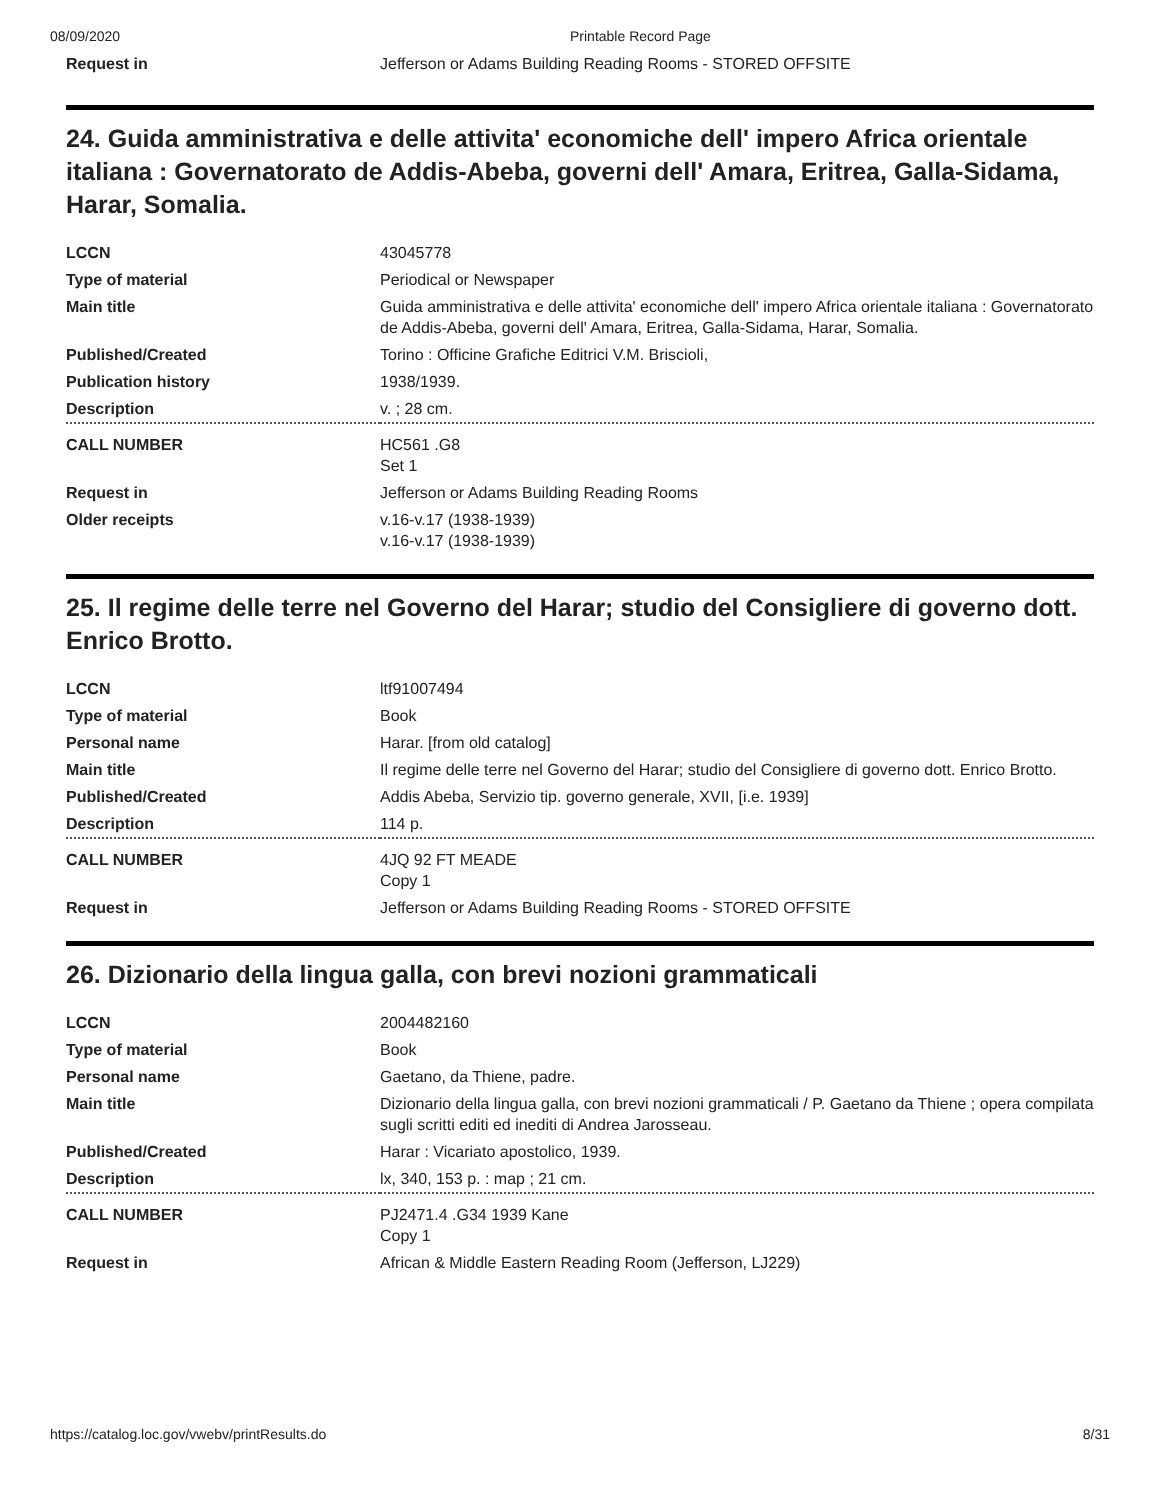08/09/2020 Printable Record Page
| Request in | Jefferson or Adams Building Reading Rooms - STORED OFFSITE |
24. Guida amministrativa e delle attivita' economiche dell' impero Africa orientale italiana : Governatorato de Addis-Abeba, governi dell' Amara, Eritrea, Galla-Sidama, Harar, Somalia.
| LCCN | 43045778 |
| Type of material | Periodical or Newspaper |
| Main title | Guida amministrativa e delle attivita' economiche dell' impero Africa orientale italiana : Governatorato de Addis-Abeba, governi dell' Amara, Eritrea, Galla-Sidama, Harar, Somalia. |
| Published/Created | Torino : Officine Grafiche Editrici V.M. Briscioli, |
| Publication history | 1938/1939. |
| Description | v. ; 28 cm. |
| CALL NUMBER | HC561 .G8 Set 1 |
| Request in | Jefferson or Adams Building Reading Rooms |
| Older receipts | v.16-v.17 (1938-1939) v.16-v.17 (1938-1939) |
25. Il regime delle terre nel Governo del Harar; studio del Consigliere di governo dott. Enrico Brotto.
| LCCN | ltf91007494 |
| Type of material | Book |
| Personal name | Harar. [from old catalog] |
| Main title | Il regime delle terre nel Governo del Harar; studio del Consigliere di governo dott. Enrico Brotto. |
| Published/Created | Addis Abeba, Servizio tip. governo generale, XVII, [i.e. 1939] |
| Description | 114 p. |
| CALL NUMBER | 4JQ 92 FT MEADE Copy 1 |
| Request in | Jefferson or Adams Building Reading Rooms - STORED OFFSITE |
26. Dizionario della lingua galla, con brevi nozioni grammaticali
| LCCN | 2004482160 |
| Type of material | Book |
| Personal name | Gaetano, da Thiene, padre. |
| Main title | Dizionario della lingua galla, con brevi nozioni grammaticali / P. Gaetano da Thiene ; opera compilata sugli scritti editi ed inediti di Andrea Jarosseau. |
| Published/Created | Harar : Vicariato apostolico, 1939. |
| Description | lx, 340, 153 p. : map ; 21 cm. |
| CALL NUMBER | PJ2471.4 .G34 1939 Kane Copy 1 |
| Request in | African & Middle Eastern Reading Room (Jefferson, LJ229) |
https://catalog.loc.gov/vwebv/printResults.do
8/31